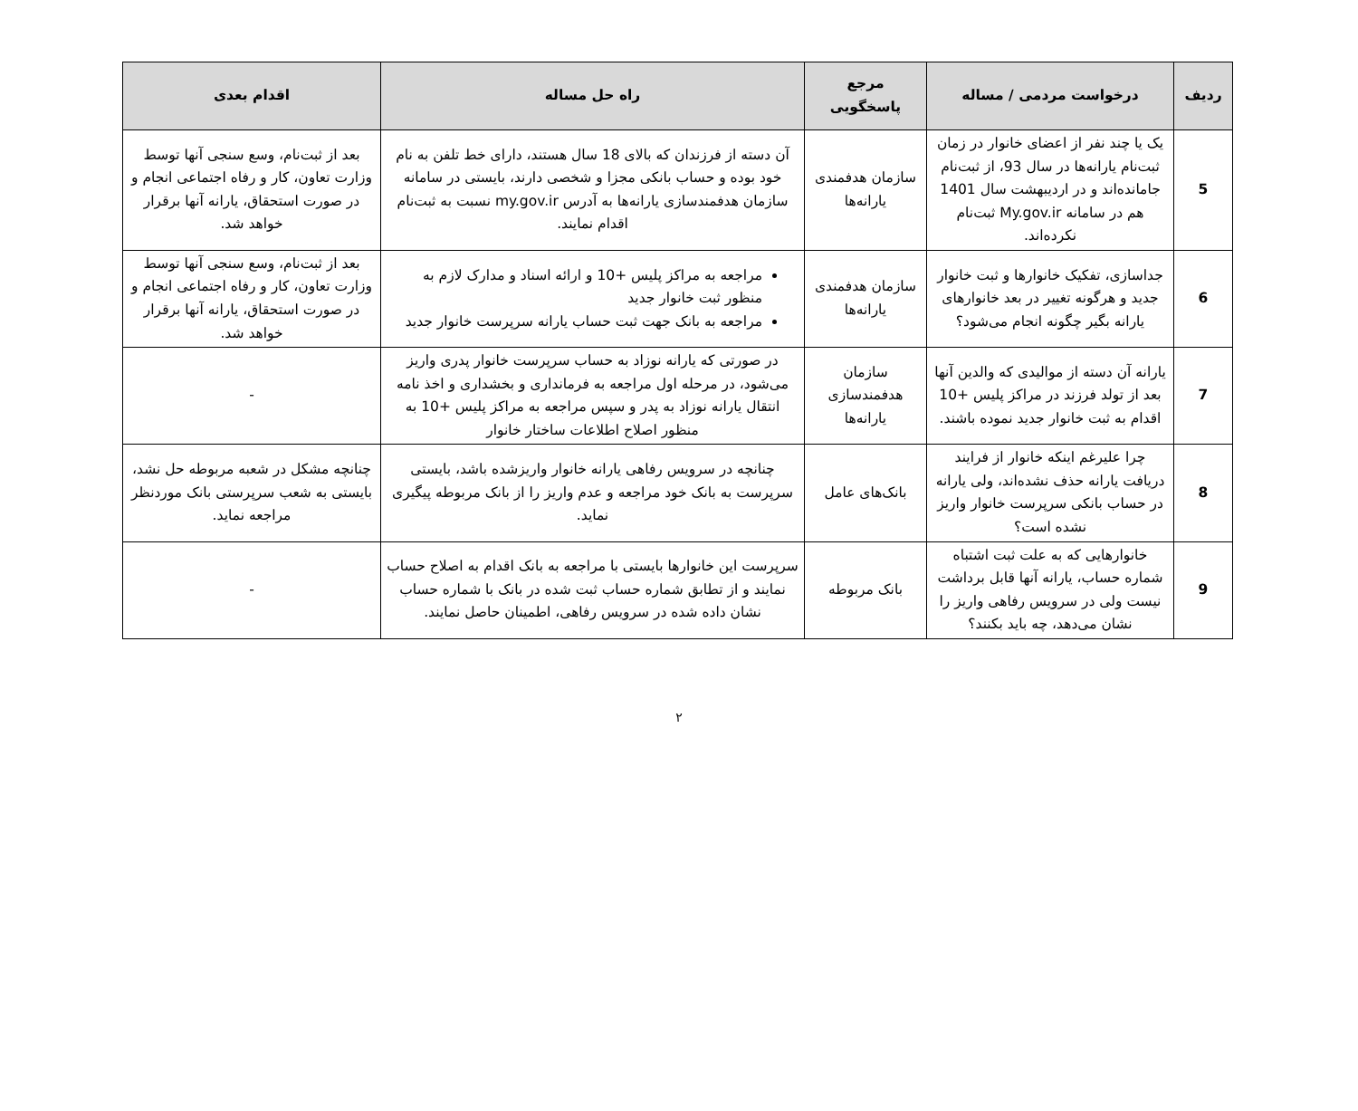| ردیف | درخواست مردمی / مساله | مرجع پاسخگویی | راه حل مساله | اقدام بعدی |
| --- | --- | --- | --- | --- |
| 5 | یک یا چند نفر از اعضای خانوار در زمان ثبت‌نام یارانه‌ها در سال 93، از ثبت‌نام جامانده‌اند و در اردیبهشت سال 1401 هم در سامانه My.gov.ir ثبت‌نام نکرده‌اند. | سازمان هدفمندی یارانه‌ها | آن دسته از فرزندان که بالای 18 سال هستند، دارای خط تلفن به نام خود بوده و حساب بانکی مجزا و شخصی دارند، بایستی در سامانه سازمان هدفمندسازی یارانه‌ها به آدرس my.gov.ir نسبت به ثبت‌نام اقدام نمایند. | بعد از ثبت‌نام، وسع سنجی آنها توسط وزارت تعاون، کار و رفاه اجتماعی انجام و در صورت استحقاق، یارانه آنها برقرار خواهد شد. |
| 6 | جداسازی، تفکیک خانوارها و ثبت خانوار جدید و هرگونه تغییر در بعد خانوارهای یارانه بگیر چگونه انجام می‌شود؟ | سازمان هدفمندی یارانه‌ها | مراجعه به مراکز پلیس +10 و ارائه اسناد و مدارک لازم به منظور ثبت خانوار جدید مراجعه به بانک جهت ثبت حساب یارانه سرپرست خانوار جدید | بعد از ثبت‌نام، وسع سنجی آنها توسط وزارت تعاون، کار و رفاه اجتماعی انجام و در صورت استحقاق، یارانه آنها برقرار خواهد شد. |
| 7 | یارانه آن دسته از موالیدی که والدین آنها بعد از تولد فرزند در مراکز پلیس +10 اقدام به ثبت خانوار جدید نموده باشند. | سازمان هدفمندسازی یارانه‌ها | در صورتی که یارانه نوزاد به حساب سرپرست خانوار پدری واریز می‌شود، در مرحله اول مراجعه به فرمانداری و بخشداری و اخذ نامه انتقال یارانه نوزاد به پدر و سپس مراجعه به مراکز پلیس +10 به منظور اصلاح اطلاعات ساختار خانوار | - |
| 8 | چرا علیرغم اینکه خانوار از فرایند دریافت یارانه حذف نشده‌اند، ولی یارانه در حساب بانکی سرپرست خانوار واریز نشده است؟ | بانک‌های عامل | چنانچه در سرویس رفاهی یارانه خانوار واریزشده باشد، بایستی سرپرست به بانک خود مراجعه و عدم واریز را از بانک مربوطه پیگیری نماید. | چنانچه مشکل در شعبه مربوطه حل نشد، بایستی به شعب سرپرستی بانک موردنظر مراجعه نماید. |
| 9 | خانوارهایی که به علت ثبت اشتباه شماره حساب، یارانه آنها قابل برداشت نیست ولی در سرویس رفاهی واریز را نشان می‌دهد، چه باید بکنند؟ | بانک مربوطه | سرپرست این خانوارها بایستی با مراجعه به بانک اقدام به اصلاح حساب نمایند و از تطابق شماره حساب ثبت شده در بانک با شماره حساب نشان داده شده در سرویس رفاهی، اطمینان حاصل نمایند. | - |
۲